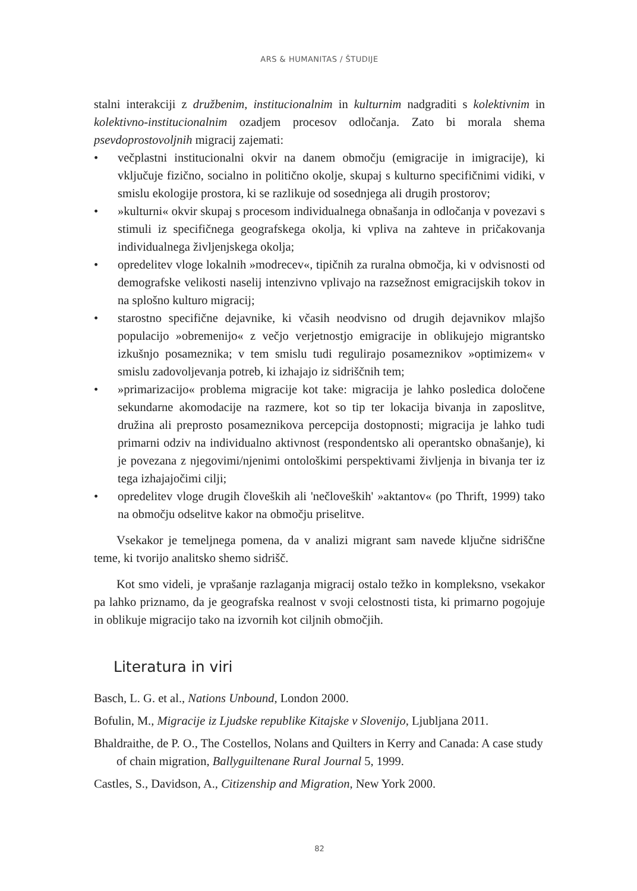ARS & HUMANITAS / ŠTUDIJE
stalni interakciji z družbenim, institucionalnim in kulturnim nadgraditi s kolektivnim in kolektivno-institucionalnim ozadjem procesov odločanja. Zato bi morala shema psevdoprostovoljnih migracij zajemati:
• večplastni institucionalni okvir na danem območju (emigracije in imigracije), ki vključuje fizično, socialno in politično okolje, skupaj s kulturno specifičnimi vidiki, v smislu ekologije prostora, ki se razlikuje od sosednjega ali drugih prostorov;
• »kulturni« okvir skupaj s procesom individualnega obnašanja in odločanja v povezavi s stimuli iz specifičnega geografskega okolja, ki vpliva na zahteve in pričakovanja individualnega življenjskega okolja;
• opredelitev vloge lokalnih »modrecev«, tipičnih za ruralna območja, ki v odvisnosti od demografske velikosti naselij intenzivno vplivajo na razsežnost emigracijskih tokov in na splošno kulturo migracij;
• starostno specifične dejavnike, ki včasih neodvisno od drugih dejavnikov mlajšo populacijo »obremenijo« z večjo verjetnostjo emigracije in oblikujejo migrantsko izkušnjo posameznika; v tem smislu tudi regulirajo posameznikov »optimizem« v smislu zadovoljevanja potreb, ki izhajajo iz sidriščnih tem;
• »primarizacijo« problema migracije kot take: migracija je lahko posledica določene sekundarne akomodacije na razmere, kot so tip ter lokacija bivanja in zaposlitve, družina ali preprosto posameznikova percepcija dostopnosti; migracija je lahko tudi primarni odziv na individualno aktivnost (respondentsko ali operantsko obnašanje), ki je povezana z njegovimi/njenimi ontološkimi perspektivami življenja in bivanja ter iz tega izhajajočimi cilji;
• opredelitev vloge drugih človeških ali 'nečloveških' »aktantov« (po Thrift, 1999) tako na območju odselitve kakor na območju priselitve.
Vsekakor je temeljnega pomena, da v analizi migrant sam navede ključne sidriščne teme, ki tvorijo analitsko shemo sidrišč.
Kot smo videli, je vprašanje razlaganja migracij ostalo težko in kompleksno, vsekakor pa lahko priznamo, da je geografska realnost v svoji celostnosti tista, ki primarno pogojuje in oblikuje migracijo tako na izvornih kot ciljnih območjih.
Literatura in viri
Basch, L. G. et al., Nations Unbound, London 2000.
Bofulin, M., Migracije iz Ljudske republike Kitajske v Slovenijo, Ljubljana 2011.
Bhaldraithe, de P. O., The Costellos, Nolans and Quilters in Kerry and Canada: A case study of chain migration, Ballyguiltenane Rural Journal 5, 1999.
Castles, S., Davidson, A., Citizenship and Migration, New York 2000.
82